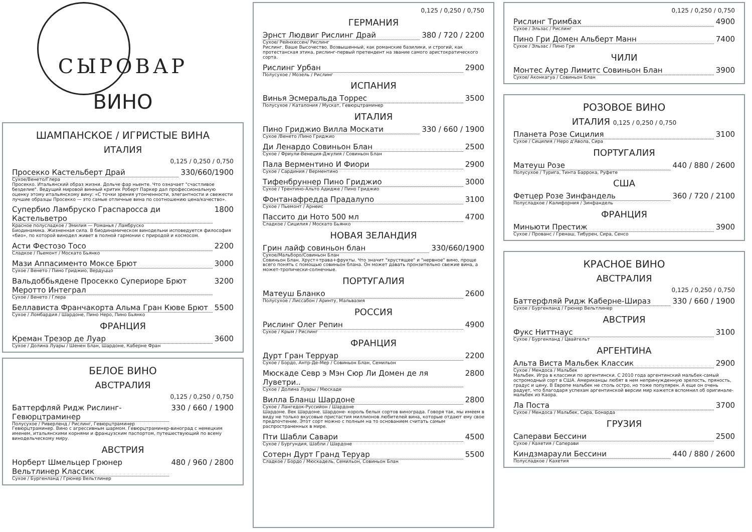СЫРОВАР
ВИНО
ШАМПАНСКОЕ / ИГРИСТЫЕ ВИНА
ИТАЛИЯ
0,125 / 0,250 / 0,750
Просекко Кастельберт Драй 330/660/1900
Сухое/Венето/Глера
Просекко. Итальянский образ жизни. Дольче фар ньенте. Что означает "счастливое безделие". Ведущий мировой винный критик Роберт Паркер дал профессиональную оценку этому итальянскому вину: «С точки зрения утонченности, элегантности и свежести лучшие образцы Просекко — это самые отличные вина по соотношению цена/качество».
Супербио Ламбруско Граспаросса ди Кастельветро 1800
Красное полусладкое / Эмилия — Романья / Ламбруско
Биодинамика. Жизненная сила. В биодинамическом винодельни исповедуется философия «био», по которой винодел живет в полной гармонии с природой и космосом.
Асти Фестозо Тосо 2200
Сладкое / Пьемонт / Москато Бьянко
Мази Аппасименто Моксе Брют 3000
Сухое / Венето / Пино Гриджио, Вердуццо
Вальдоббьядене Просекко Супериоре Брют Меротто Интеграл 3200
Сухое / Венето / Глера
Беллависта Франчакорта Альма Гран Кюве Брют 5500
Сухое / Ломбардия / Шардоне, Пино Неро, Пино Бьянко
ФРАНЦИЯ
Креман Трезор де Луар 3600
Сухое / Долина Луары / Шенен Блан, Шардоне, Каберне Фран
БЕЛОЕ ВИНО
АВСТРАЛИЯ
0,125 / 0,250 / 0,750
Баттерфляй Ридж Рислинг-Гевюрцтраминер 330 / 660 / 1900
Полусухое / Риверленд / Рислинг, Гевюрцтраминер
Гевюрцтраминер. Вино с агрессивным шармом. Гевюрцтраминер-виноград с немецким именем, итальянскими корнями и французским паспортом, путешествующий по всему винодельческому миру.
АВСТРИЯ
Норберт Шмельцер Грюнер Вельтлинер Классик 480 / 960 / 2800
Сухое / Бургенланд / Грюнер Вельтлинер
0,125 / 0,250 / 0,750
ГЕРМАНИЯ
Эрнст Людвиг Рислинг Драй 380 / 720 / 2200
Сухое/ Рейнхессен/ Рислинг
Рислинг. Ваше Высочество. Возвышенный, как романские базилики, и строгий, как протестанская этика, рислинг-первый претендент на звание самого аристократического сорта.
Рислинг Урбан 2900
Полусухое / Мозель / Рислинг
ИСПАНИЯ
Винья Эсмеральда Торрес 3500
Полусухое / Каталония / Мускат, Гевюрцтраминер
ИТАЛИЯ
Пино Гриджио Вилла Москати 330 / 660 / 1900
Сухое /Венето /Пино Гриджио
Ди Ленардо Совиньон Блан 2500
Сухое / Фриули-Венеция-Джулия / Совиньон Блан
Пала Верментино И Фиори 2900
Сухое / Сардиния / Верментино
Тифенбруннер Пино Гриджио 3000
Сухое / Трентино-Альто Адидже / Пино Гриджио
Фонтанафредда Прадалупо 3100
Сухое / Пьемонт / Арнеис
Пассито ди Ното 500 мл 4700
Сладкое / Сицилия / Москато Бьянко
НОВАЯ ЗЕЛАНДИЯ
Грин лайф совиньон блан 330/660/1900
Сухое/Мальборо/Совиньон Блан
Совиньон Блан. Хруст+трава+фрукты. Что значит "хрустящее" и "нервное" вино, проще всего понять с помощью совиньон блана. Он может давать пронзительно свежие вина, а может-тропически-солнечные.
ПОРТУГАЛИЯ
Матеуш Бланко 2600
Полусухое / Лиссабон / Аринту, Мальвазия
РОССИЯ
Рислинг Олег Репин 4900
Сухое / Крым / Рислинг
ФРАНЦИЯ
Дурт Гран Терруар 2200
Сухое / Бордо, Антр-Де-Мер / Совиньон Блан, Семильон
Мюскаде Севр э Мэн Сюр Ли Домен де ля Луветри.. 2800
Сухое / Долина Луары / Мюскаде
Вилла Бланш Шардоне 2800
Сухое / Лангедок-Руссийон / Шардоне
Шардоне. Век Шардоне. Шардоне- король белых сортов винограда. Говоря так, мы имеем в виду не только вкусовые пристастия миллионов любителей вина, которые отдают ему свое предпочтение. Этот сорт можно с полным на то основанием считать самым распространенных в мире.
Пти Шабли Савари 4500
Сухое / Бургундия, Шабли / Шардоне
Сотерн Дурт Гранд Теруар 5500
Сладкое / Бордо / Мюскадель, Семильон, Совиньон Блан
0,125 / 0,250 / 0,750
Рислинг Тримбах 4900
Сухое / Эльзас / Рислинг
Пино Гри Домен Альберт Манн 7400
Сухое / Эльзас / Пино Гри
ЧИЛИ
Монтес Аутер Лимитс Совиньон Блан 3900
Сухое/ Аконкагуа / Совиньон Блан
РОЗОВОЕ ВИНО
ИТАЛИЯ 0,125 / 0,250 / 0,750
Планета Розе Сицилия 3100
Сухое / Сицилия / Неро д'Авола, Сира
ПОРТУГАЛИЯ
Матеуш Розе 440 / 880 / 2600
Полусухое / Турига, Тинта Баррока, Руфете
США
Фетцер Розе Зинфандель 360 / 720 / 2100
Полусладкое / Калифорния / Зинфандель
ФРАНЦИЯ
Миньюти Престиж 3900
Сухое / Прованс / Гренаш, Тибурен, Сира, Сенсо
КРАСНОЕ ВИНО
АВСТРАЛИЯ
0,125 / 0,250 / 0,750
Баттерфляй Ридж Каберне-Шираз 330 / 660 / 1900
Сухое / Бургенланд / Грюнер Вельтлинер
АВСТРИЯ
Фукс Ниттнаус 3100
Сухое / Бургенланд / Цвайгельт
АРГЕНТИНА
Альта Виста Мальбек Классик 2900
Сухое / Мендоса / Мальбек
Мальбек. Игра в классики по аргентински. С 2010 года аргентинский мальбек-самый остромодный сорт в США. Американцы любят в нем непринужденную зрелость, пряность, градус и цену. В Европе мальбек не столь остро, но тоже популярен. А еще он очень радует, что благодаря успехам аргентинской версии мир кажется вспомнил об оригинале- мальбек из Каора.
Ла Поста 3700
Сухое / Мендоса / Мальбек, Сира, Бонарда
ГРУЗИЯ
Саперави Бессини 2500
Сухое / Кахетия / Саперави
Киндзмараули Бессини 440 / 880 / 2600
Полусладкое / Кахетия